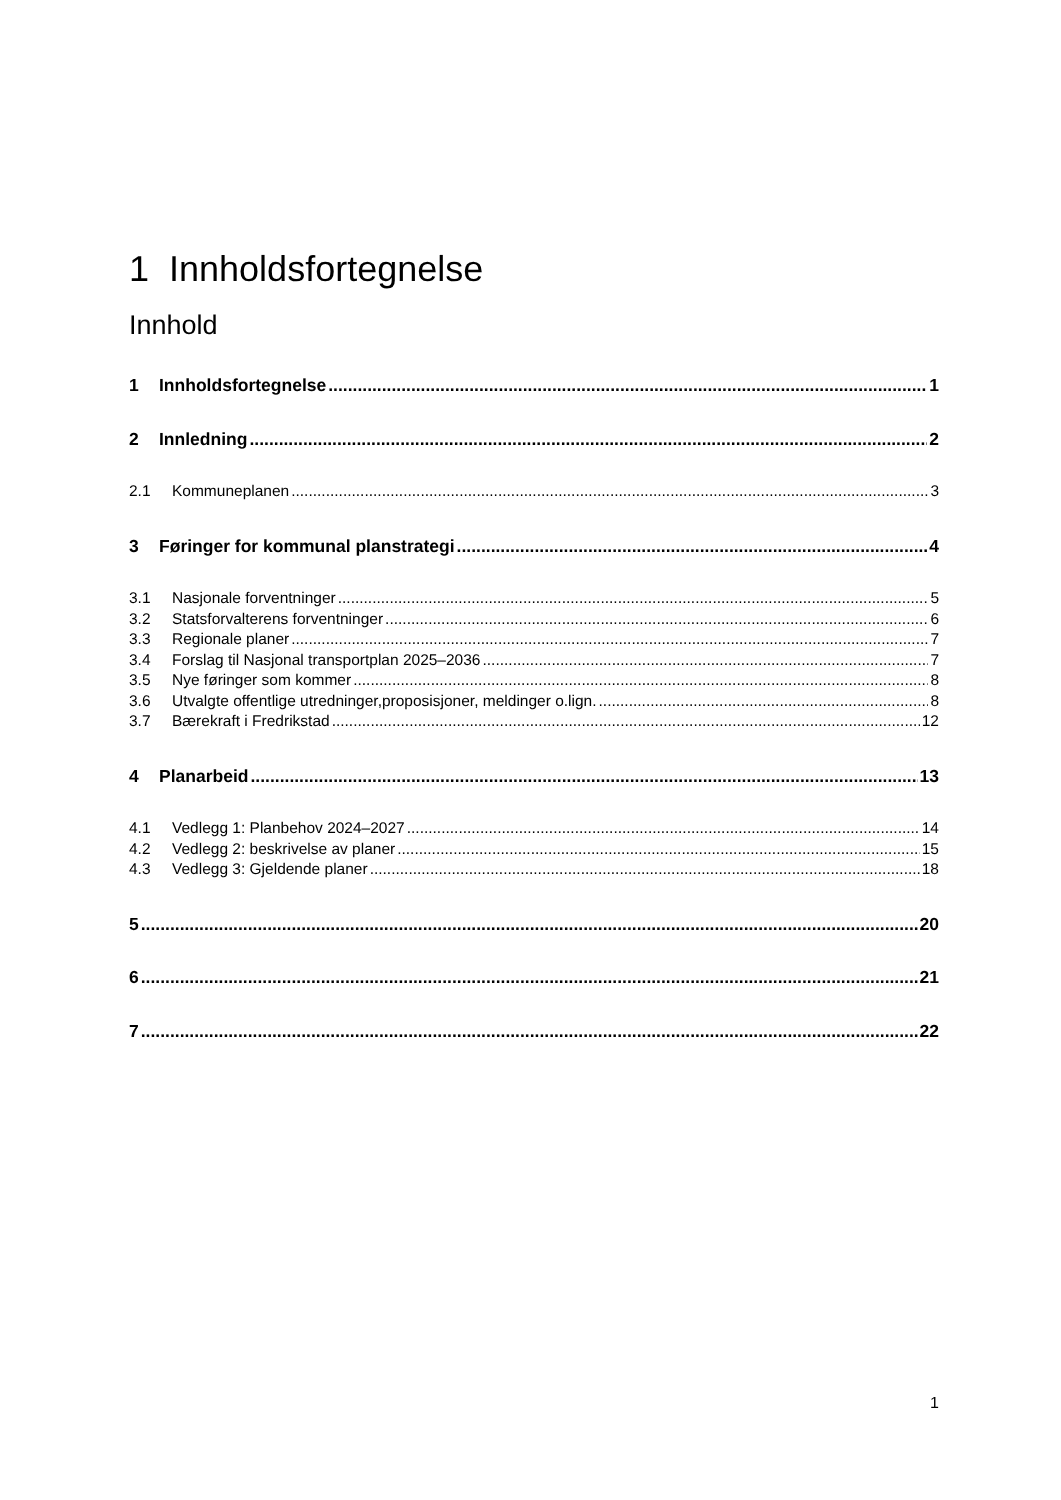1 Innholdsfortegnelse
Innhold
1 Innholdsfortegnelse 1
2 Innledning 2
2.1 Kommuneplanen 3
3 Føringer for kommunal planstrategi 4
3.1 Nasjonale forventninger 5
3.2 Statsforvalterens forventninger 6
3.3 Regionale planer 7
3.4 Forslag til Nasjonal transportplan 2025–2036 7
3.5 Nye føringer som kommer 8
3.6 Utvalgte offentlige utredninger,proposisjoner, meldinger o.lign. 8
3.7 Bærekraft i Fredrikstad 12
4 Planarbeid 13
4.1 Vedlegg 1: Planbehov 2024–2027 14
4.2 Vedlegg 2: beskrivelse av planer 15
4.3 Vedlegg 3: Gjeldende planer 18
5 20
6 21
7 22
1